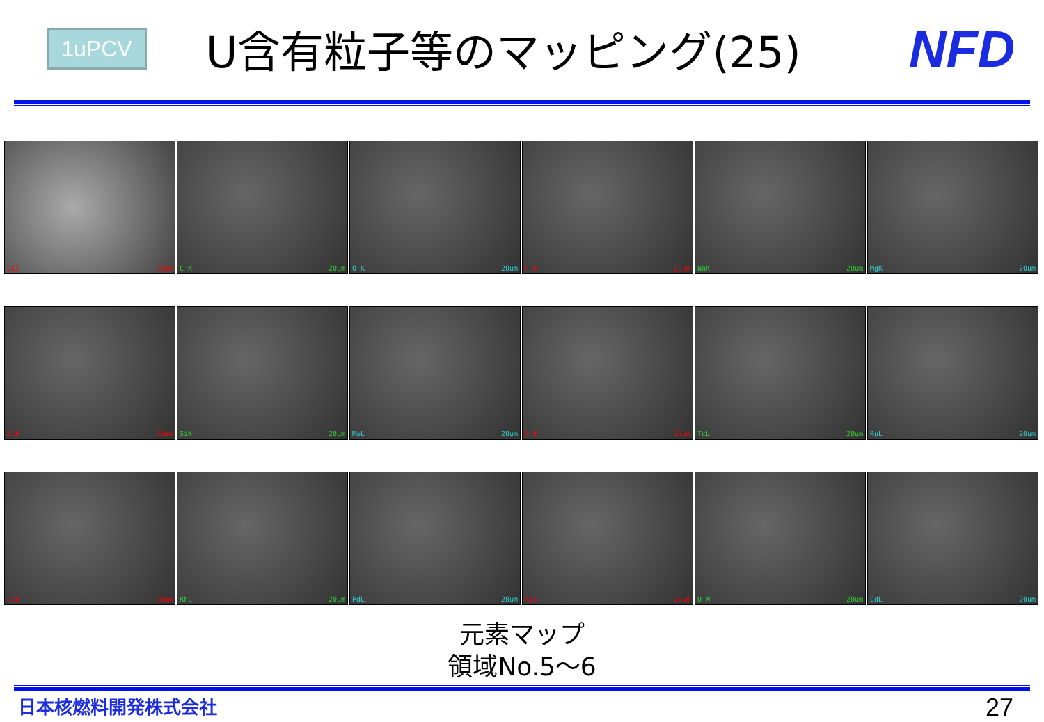1uPCV
U含有粒子等のマッピング(25)
NFD
SEI 20um
C K 20um
O K 20um
F K 20um
NaK 20um
MgK 20um
AlK 20um
SiK 20um
MoL 20um
S K 20um
TcL 20um
RuL 20um
ClK 20um
RhL 20um
PdL 20um
AgL 20um
U M 20um
CdL 20um
元素マップ
領域No.5～6
日本核燃料開発株式会社 27